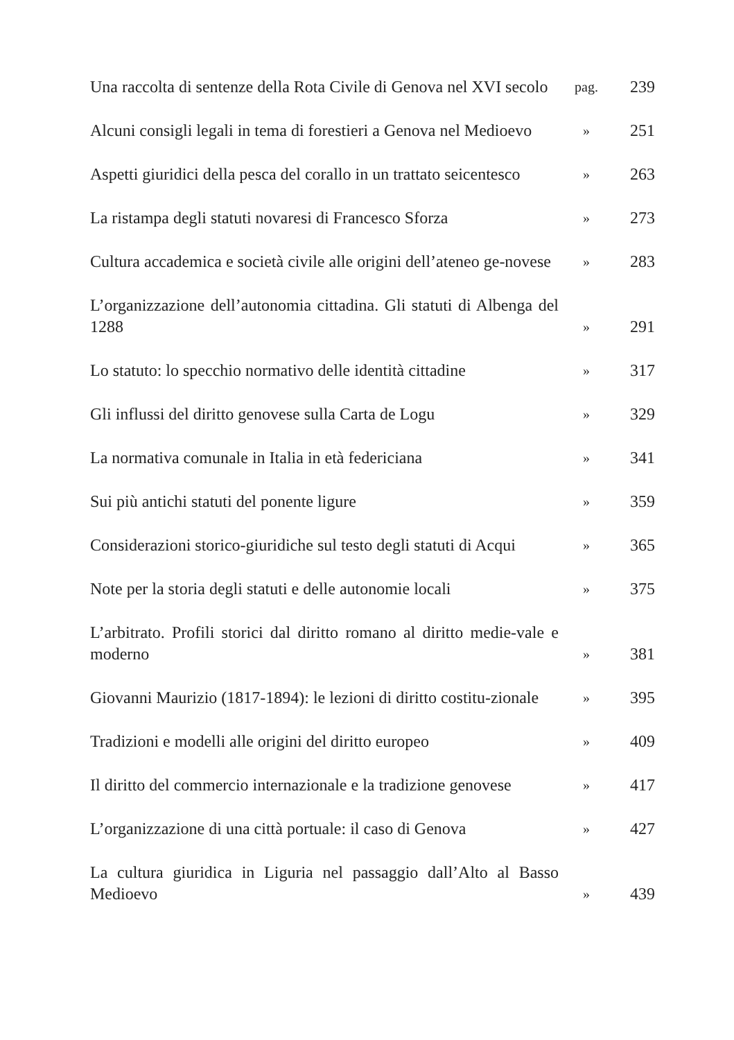| Una raccolta di sentenze della Rota Civile di Genova nel XVI secolo | pag. | 239 |
| Alcuni consigli legali in tema di forestieri a Genova nel Medioevo | » | 251 |
| Aspetti giuridici della pesca del corallo in un trattato seicentesco | » | 263 |
| La ristampa degli statuti novaresi di Francesco Sforza | » | 273 |
| Cultura accademica e società civile alle origini dell’ateneo ge-novese | » | 283 |
| L’organizzazione dell’autonomia cittadina. Gli statuti di Albenga del 1288 | » | 291 |
| Lo statuto: lo specchio normativo delle identità cittadine | » | 317 |
| Gli influssi del diritto genovese sulla Carta de Logu | » | 329 |
| La normativa comunale in Italia in età federiciana | » | 341 |
| Sui più antichi statuti del ponente ligure | » | 359 |
| Considerazioni storico-giuridiche sul testo degli statuti di Acqui | » | 365 |
| Note per la storia degli statuti e delle autonomie locali | » | 375 |
| L’arbitrato. Profili storici dal diritto romano al diritto medie-vale e moderno | » | 381 |
| Giovanni Maurizio (1817-1894): le lezioni di diritto costitu-zionale | » | 395 |
| Tradizioni e modelli alle origini del diritto europeo | » | 409 |
| Il diritto del commercio internazionale e la tradizione genovese | » | 417 |
| L’organizzazione di una città portuale: il caso di Genova | » | 427 |
| La cultura giuridica in Liguria nel passaggio dall’Alto al Basso Medioevo | » | 439 |